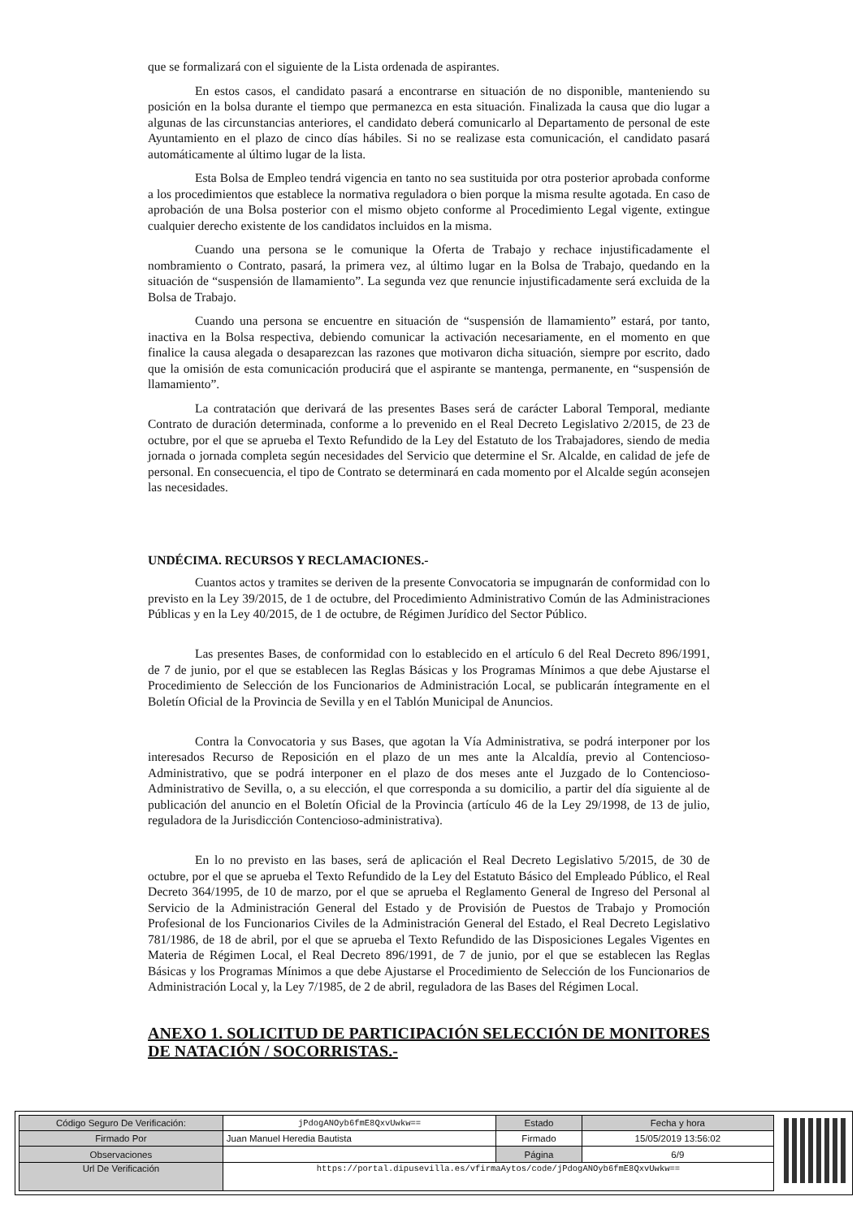que se formalizará con el siguiente de la Lista ordenada de aspirantes.
En estos casos, el candidato pasará a encontrarse en situación de no disponible, manteniendo su posición en la bolsa durante el tiempo que permanezca en esta situación. Finalizada la causa que dio lugar a algunas de las circunstancias anteriores, el candidato deberá comunicarlo al Departamento de personal de este Ayuntamiento en el plazo de cinco días hábiles. Si no se realizase esta comunicación, el candidato pasará automáticamente al último lugar de la lista.
Esta Bolsa de Empleo tendrá vigencia en tanto no sea sustituida por otra posterior aprobada conforme a los procedimientos que establece la normativa reguladora o bien porque la misma resulte agotada. En caso de aprobación de una Bolsa posterior con el mismo objeto conforme al Procedimiento Legal vigente, extingue cualquier derecho existente de los candidatos incluidos en la misma.
Cuando una persona se le comunique la Oferta de Trabajo y rechace injustificadamente el nombramiento o Contrato, pasará, la primera vez, al último lugar en la Bolsa de Trabajo, quedando en la situación de “suspensión de llamamiento”. La segunda vez que renuncie injustificadamente será excluida de la Bolsa de Trabajo.
Cuando una persona se encuentre en situación de “suspensión de llamamiento” estará, por tanto, inactiva en la Bolsa respectiva, debiendo comunicar la activación necesariamente, en el momento en que finalice la causa alegada o desaparezcan las razones que motivaron dicha situación, siempre por escrito, dado que la omisión de esta comunicación producirá que el aspirante se mantenga, permanente, en “suspensión de llamamiento”.
La contratación que derivará de las presentes Bases será de carácter Laboral Temporal, mediante Contrato de duración determinada, conforme a lo prevenido en el Real Decreto Legislativo 2/2015, de 23 de octubre, por el que se aprueba el Texto Refundido de la Ley del Estatuto de los Trabajadores, siendo de media jornada o jornada completa según necesidades del Servicio que determine el Sr. Alcalde, en calidad de jefe de personal. En consecuencia, el tipo de Contrato se determinará en cada momento por el Alcalde según aconsejen las necesidades.
UNDÉCIMA. RECURSOS Y RECLAMACIONES.-
Cuantos actos y tramites se deriven de la presente Convocatoria se impugnarán de conformidad con lo previsto en la Ley 39/2015, de 1 de octubre, del Procedimiento Administrativo Común de las Administraciones Públicas y en la Ley 40/2015, de 1 de octubre, de Régimen Jurídico del Sector Público.
Las presentes Bases, de conformidad con lo establecido en el artículo 6 del Real Decreto 896/1991, de 7 de junio, por el que se establecen las Reglas Básicas y los Programas Mínimos a que debe Ajustarse el Procedimiento de Selección de los Funcionarios de Administración Local, se publicarán íntegramente en el Boletín Oficial de la Provincia de Sevilla y en el Tablón Municipal de Anuncios.
Contra la Convocatoria y sus Bases, que agotan la Vía Administrativa, se podrá interponer por los interesados Recurso de Reposición en el plazo de un mes ante la Alcaldía, previo al Contencioso-Administrativo, que se podrá interponer en el plazo de dos meses ante el Juzgado de lo Contencioso-Administrativo de Sevilla, o, a su elección, el que corresponda a su domicilio, a partir del día siguiente al de publicación del anuncio en el Boletín Oficial de la Provincia (artículo 46 de la Ley 29/1998, de 13 de julio, reguladora de la Jurisdicción Contencioso-administrativa).
En lo no previsto en las bases, será de aplicación el Real Decreto Legislativo 5/2015, de 30 de octubre, por el que se aprueba el Texto Refundido de la Ley del Estatuto Básico del Empleado Público, el Real Decreto 364/1995, de 10 de marzo, por el que se aprueba el Reglamento General de Ingreso del Personal al Servicio de la Administración General del Estado y de Provisión de Puestos de Trabajo y Promoción Profesional de los Funcionarios Civiles de la Administración General del Estado, el Real Decreto Legislativo 781/1986, de 18 de abril, por el que se aprueba el Texto Refundido de las Disposiciones Legales Vigentes en Materia de Régimen Local, el Real Decreto 896/1991, de 7 de junio, por el que se establecen las Reglas Básicas y los Programas Mínimos a que debe Ajustarse el Procedimiento de Selección de los Funcionarios de Administración Local y, la Ley 7/1985, de 2 de abril, reguladora de las Bases del Régimen Local.
ANEXO 1. SOLICITUD DE PARTICIPACIÓN SELECCIÓN DE MONITORES DE NATACIÓN / SOCORRISTAS.-
| Código Seguro De Verificación: | jPdogANOyb6fmE8QxvUwkw== | Estado | Fecha y hora |
| Firmado Por | Juan Manuel Heredia Bautista | Firmado | 15/05/2019 13:56:02 |
| Observaciones | | Página | 6/9 |
| Url De Verificación | https://portal.dipusevilla.es/vfirmaAytos/code/jPdogANOyb6fmE8QxvUwkw== | | |